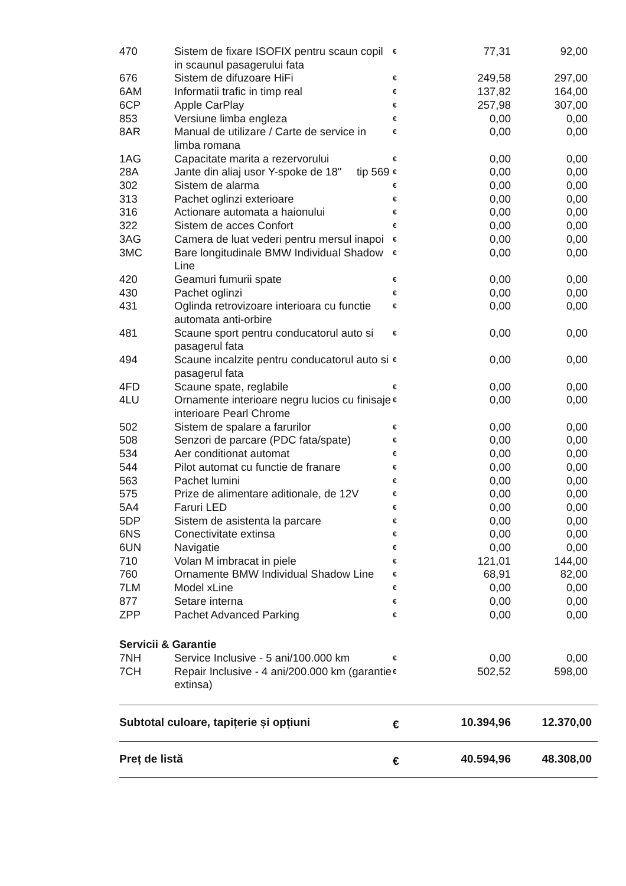| 470 | Sistem de fixare ISOFIX pentru scaun copil in scaunul pasagerului fata | € | 77,31 | 92,00 |
| 676 | Sistem de difuzoare HiFi | € | 249,58 | 297,00 |
| 6AM | Informatii trafic in timp real | € | 137,82 | 164,00 |
| 6CP | Apple CarPlay | € | 257,98 | 307,00 |
| 853 | Versiune limba engleza | € | 0,00 | 0,00 |
| 8AR | Manual de utilizare / Carte de service in limba romana | € | 0,00 | 0,00 |
| 1AG | Capacitate marita a rezervorului | € | 0,00 | 0,00 |
| 28A | Jante din aliaj usor Y-spoke de 18" tip 569 | € | 0,00 | 0,00 |
| 302 | Sistem de alarma | € | 0,00 | 0,00 |
| 313 | Pachet oglinzi exterioare | € | 0,00 | 0,00 |
| 316 | Actionare automata a haionului | € | 0,00 | 0,00 |
| 322 | Sistem de acces Confort | € | 0,00 | 0,00 |
| 3AG | Camera de luat vederi pentru mersul inapoi | € | 0,00 | 0,00 |
| 3MC | Bare longitudinale BMW Individual Shadow Line | € | 0,00 | 0,00 |
| 420 | Geamuri fumurii spate | € | 0,00 | 0,00 |
| 430 | Pachet oglinzi | € | 0,00 | 0,00 |
| 431 | Oglinda retrovizoare interioara cu functie automata anti-orbire | € | 0,00 | 0,00 |
| 481 | Scaune sport pentru conducatorul auto si pasagerul fata | € | 0,00 | 0,00 |
| 494 | Scaune incalzite pentru conducatorul auto si pasagerul fata | € | 0,00 | 0,00 |
| 4FD | Scaune spate, reglabile | € | 0,00 | 0,00 |
| 4LU | Ornamente interioare negru lucios cu finisaje interioare Pearl Chrome | € | 0,00 | 0,00 |
| 502 | Sistem de spalare a farurilor | € | 0,00 | 0,00 |
| 508 | Senzori de parcare (PDC fata/spate) | € | 0,00 | 0,00 |
| 534 | Aer conditionat automat | € | 0,00 | 0,00 |
| 544 | Pilot automat cu functie de franare | € | 0,00 | 0,00 |
| 563 | Pachet lumini | € | 0,00 | 0,00 |
| 575 | Prize de alimentare aditionale, de 12V | € | 0,00 | 0,00 |
| 5A4 | Faruri LED | € | 0,00 | 0,00 |
| 5DP | Sistem de asistenta la parcare | € | 0,00 | 0,00 |
| 6NS | Conectivitate extinsa | € | 0,00 | 0,00 |
| 6UN | Navigatie | € | 0,00 | 0,00 |
| 710 | Volan M imbracat in piele | € | 121,01 | 144,00 |
| 760 | Ornamente BMW Individual Shadow Line | € | 68,91 | 82,00 |
| 7LM | Model xLine | € | 0,00 | 0,00 |
| 877 | Setare interna | € | 0,00 | 0,00 |
| ZPP | Pachet Advanced Parking | € | 0,00 | 0,00 |
| Servicii & Garantie | | | | |
| 7NH | Service Inclusive - 5 ani/100.000 km | € | 0,00 | 0,00 |
| 7CH | Repair Inclusive - 4 ani/200.000 km (garantie extinsa) | € | 502,52 | 598,00 |
| Subtotal culoare, tapițerie și opțiuni | | € | 10.394,96 | 12.370,00 |
| Preț de listă | | € | 40.594,96 | 48.308,00 |